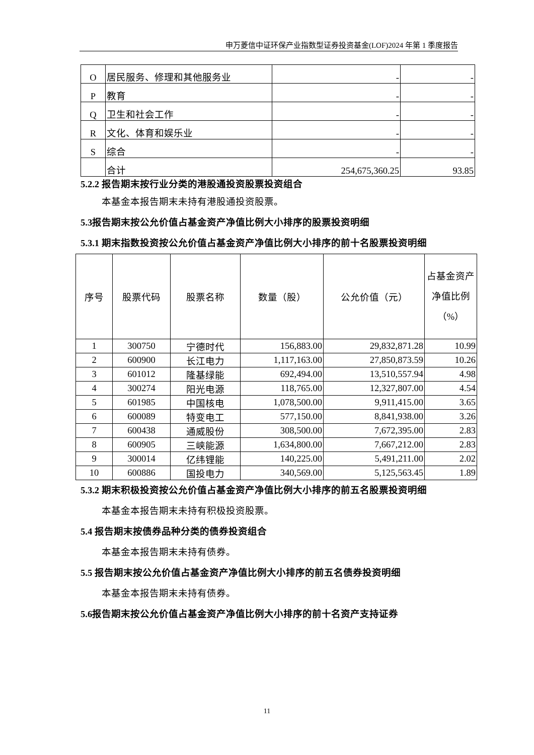申万菱信中证环保产业指数型证券投资基金(LOF)2024 年第 1 季度报告
| O | 居民服务、修理和其他服务业 | - | - |
| P | 教育 | - | - |
| Q | 卫生和社会工作 | - | - |
| R | 文化、体育和娱乐业 | - | - |
| S | 综合 | - | - |
| | 合计 | 254,675,360.25 | 93.85 |
5.2.2 报告期末按行业分类的港股通投资股票投资组合
本基金本报告期末未持有港股通投资股票。
5.3报告期末按公允价值占基金资产净值比例大小排序的股票投资明细
5.3.1 期末指数投资按公允价值占基金资产净值比例大小排序的前十名股票投资明细
| 序号 | 股票代码 | 股票名称 | 数量（股） | 公允价值（元） | 占基金资产净值比例（%） |
| --- | --- | --- | --- | --- | --- |
| 1 | 300750 | 宁德时代 | 156,883.00 | 29,832,871.28 | 10.99 |
| 2 | 600900 | 长江电力 | 1,117,163.00 | 27,850,873.59 | 10.26 |
| 3 | 601012 | 隆基绿能 | 692,494.00 | 13,510,557.94 | 4.98 |
| 4 | 300274 | 阳光电源 | 118,765.00 | 12,327,807.00 | 4.54 |
| 5 | 601985 | 中国核电 | 1,078,500.00 | 9,911,415.00 | 3.65 |
| 6 | 600089 | 特变电工 | 577,150.00 | 8,841,938.00 | 3.26 |
| 7 | 600438 | 通威股份 | 308,500.00 | 7,672,395.00 | 2.83 |
| 8 | 600905 | 三峡能源 | 1,634,800.00 | 7,667,212.00 | 2.83 |
| 9 | 300014 | 亿纬锂能 | 140,225.00 | 5,491,211.00 | 2.02 |
| 10 | 600886 | 国投电力 | 340,569.00 | 5,125,563.45 | 1.89 |
5.3.2 期末积极投资按公允价值占基金资产净值比例大小排序的前五名股票投资明细
本基金本报告期末未持有积极投资股票。
5.4 报告期末按债券品种分类的债券投资组合
本基金本报告期末未持有债券。
5.5 报告期末按公允价值占基金资产净值比例大小排序的前五名债券投资明细
本基金本报告期末未持有债券。
5.6报告期末按公允价值占基金资产净值比例大小排序的前十名资产支持证券
11